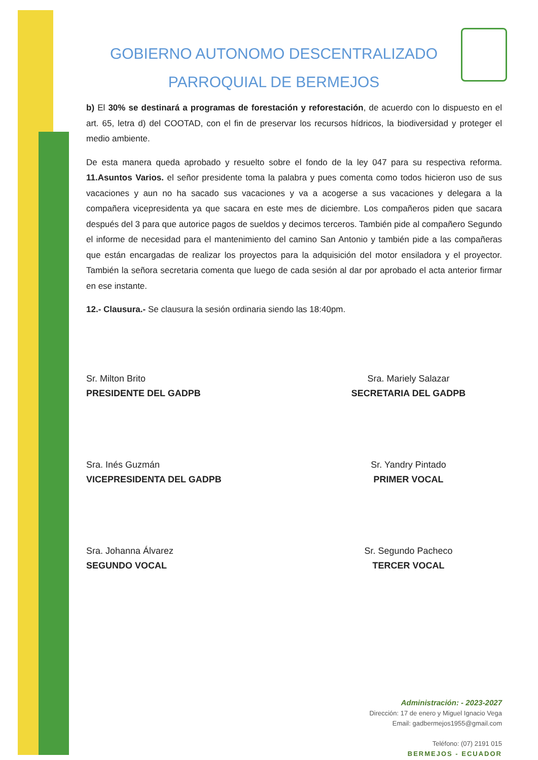GOBIERNO AUTONOMO DESCENTRALIZADO
PARROQUIAL DE BERMEJOS
b) El 30% se destinará a programas de forestación y reforestación, de acuerdo con lo dispuesto en el art. 65, letra d) del COOTAD, con el fin de preservar los recursos hídricos, la biodiversidad y proteger el medio ambiente.
De esta manera queda aprobado y resuelto sobre el fondo de la ley 047 para su respectiva reforma. 11.Asuntos Varios. el señor presidente toma la palabra y pues comenta como todos hicieron uso de sus vacaciones y aun no ha sacado sus vacaciones y va a acogerse a sus vacaciones y delegara a la compañera vicepresidenta ya que sacara en este mes de diciembre. Los compañeros piden que sacara después del 3 para que autorice pagos de sueldos y decimos terceros. También pide al compañero Segundo el informe de necesidad para el mantenimiento del camino San Antonio y también pide a las compañeras que están encargadas de realizar los proyectos para la adquisición del motor ensiladora y el proyector. También la señora secretaria comenta que luego de cada sesión al dar por aprobado el acta anterior firmar en ese instante.
12.- Clausura.- Se clausura la sesión ordinaria siendo las 18:40pm.
Sr. Milton Brito
PRESIDENTE DEL GADPB
Sra. Mariely Salazar
SECRETARIA DEL GADPB
Sra. Inés Guzmán
VICEPRESIDENTA DEL GADPB
Sr. Yandry Pintado
PRIMER VOCAL
Sra. Johanna Álvarez
SEGUNDO VOCAL
Sr. Segundo Pacheco
TERCER VOCAL
Administración: - 2023-2027
Dirección: 17 de enero y Miguel Ignacio Vega
Email: gadbermejos1955@gmail.com
Teléfono: (07) 2191 015
BERMEJOS - ECUADOR